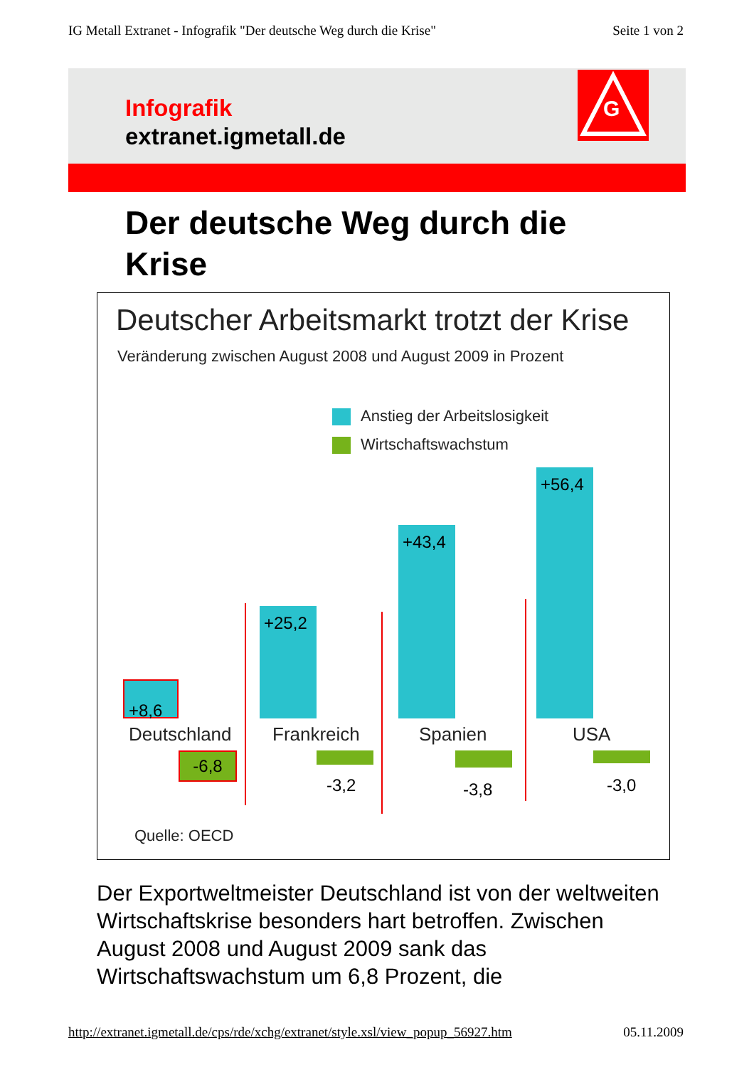IG Metall Extranet - Infografik "Der deutsche Weg durch die Krise" Seite 1 von 2
Infografik
extranet.igmetall.de
G
Der deutsche Weg durch die Krise
Deutscher Arbeitsmarkt trotzt der Krise
Veränderung zwischen August 2008 und August 2009 in Prozent
Anstieg der Arbeitslosigkeit
Wirtschaftswachstum
+8,6
+25,2
+43,4
+56,4
Deutschland Frankreich Spanien USA
-6,8
-3,2 -3,8 -3,0
Quelle: OECD
Der Exportweltmeister Deutschland ist von der weltweiten Wirtschaftskrise besonders hart betroffen. Zwischen August 2008 und August 2009 sank das Wirtschaftswachstum um 6,8 Prozent, die
http://extranet.igmetall.de/cps/rde/xchg/extranet/style.xsl/view_popup_56927.htm 05.11.2009